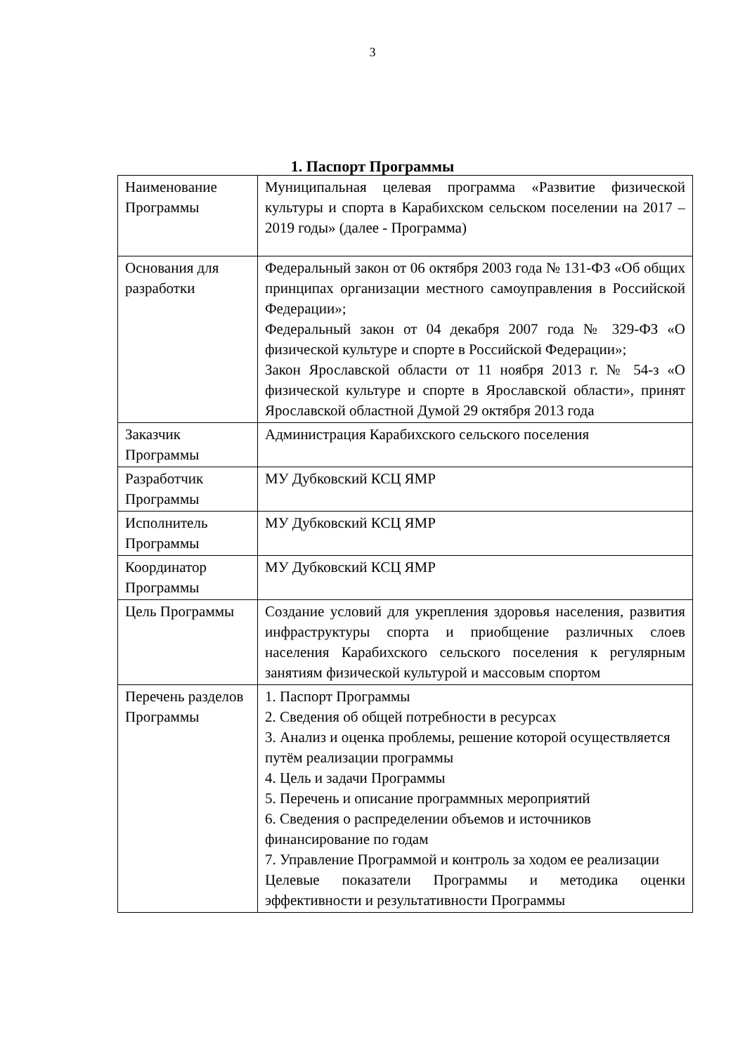3
1. Паспорт Программы
| Наименование Программы | Муниципальная целевая программа «Развитие физической культуры и спорта в Карабихском сельском поселении на 2017 – 2019 годы» (далее - Программа) |
| Основания для разработки | Федеральный закон от 06 октября 2003 года № 131-ФЗ «Об общих принципах организации местного самоуправления в Российской Федерации»; Федеральный закон от 04 декабря 2007 года № 329-ФЗ «О физической культуре и спорте в Российской Федерации»; Закон Ярославской области от 11 ноября 2013 г. № 54-з «О физической культуре и спорте в Ярославской области», принят Ярославской областной Думой 29 октября 2013 года |
| Заказчик Программы | Администрация Карабихского сельского поселения |
| Разработчик Программы | МУ Дубковский КСЦ ЯМР |
| Исполнитель Программы | МУ Дубковский КСЦ ЯМР |
| Координатор Программы | МУ Дубковский КСЦ ЯМР |
| Цель Программы | Создание условий для укрепления здоровья населения, развития инфраструктуры спорта и приобщение различных слоев населения Карабихского сельского поселения к регулярным занятиям физической культурой и массовым спортом |
| Перечень разделов Программы | 1. Паспорт Программы 2. Сведения об общей потребности в ресурсах 3. Анализ и оценка проблемы, решение которой осуществляется путём реализации программы 4. Цель и задачи Программы 5. Перечень и описание программных мероприятий 6. Сведения о распределении объемов и источников финансирование по годам 7. Управление Программой и контроль за ходом ее реализации Целевые показатели Программы и методика оценки эффективности и результативности Программы |